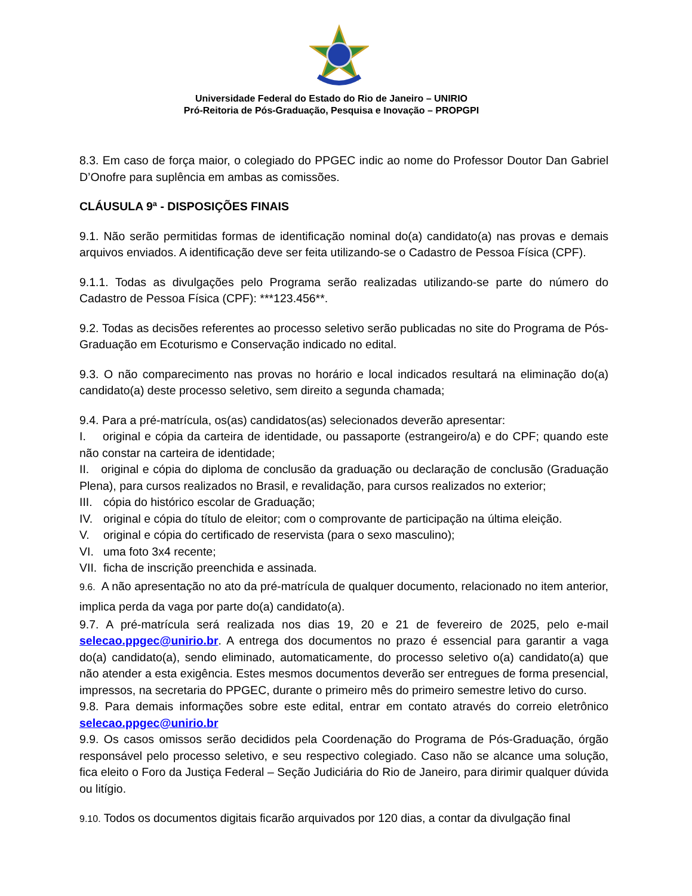Universidade Federal do Estado do Rio de Janeiro – UNIRIO
Pró-Reitoria de Pós-Graduação, Pesquisa e Inovação – PROPGPI
8.3. Em caso de força maior, o colegiado do PPGEC indic ao nome do Professor Doutor Dan Gabriel D’Onofre para suplência em ambas as comissões.
CLÁUSULA 9ª - DISPOSIÇÕES FINAIS
9.1. Não serão permitidas formas de identificação nominal do(a) candidato(a) nas provas e demais arquivos enviados. A identificação deve ser feita utilizando-se o Cadastro de Pessoa Física (CPF).
9.1.1. Todas as divulgações pelo Programa serão realizadas utilizando-se parte do número do Cadastro de Pessoa Física (CPF): ***123.456**.
9.2. Todas as decisões referentes ao processo seletivo serão publicadas no site do Programa de Pós- Graduação em Ecoturismo e Conservação indicado no edital.
9.3. O não comparecimento nas provas no horário e local indicados resultará na eliminação do(a) candidato(a) deste processo seletivo, sem direito a segunda chamada;
9.4. Para a pré-matrícula, os(as) candidatos(as) selecionados deverão apresentar:
I. original e cópia da carteira de identidade, ou passaporte (estrangeiro/a) e do CPF; quando este não constar na carteira de identidade;
II. original e cópia do diploma de conclusão da graduação ou declaração de conclusão (Graduação Plena), para cursos realizados no Brasil, e revalidação, para cursos realizados no exterior;
III. cópia do histórico escolar de Graduação;
IV. original e cópia do título de eleitor; com o comprovante de participação na última eleição.
V. original e cópia do certificado de reservista (para o sexo masculino);
VI. uma foto 3x4 recente;
VII. ficha de inscrição preenchida e assinada.
9.6. A não apresentação no ato da pré-matrícula de qualquer documento, relacionado no item anterior, implica perda da vaga por parte do(a) candidato(a).
9.7. A pré-matrícula será realizada nos dias 19, 20 e 21 de fevereiro de 2025, pelo e-mail selecao.ppgec@unirio.br. A entrega dos documentos no prazo é essencial para garantir a vaga do(a) candidato(a), sendo eliminado, automaticamente, do processo seletivo o(a) candidato(a) que não atender a esta exigência. Estes mesmos documentos deverão ser entregues de forma presencial, impressos, na secretaria do PPGEC, durante o primeiro mês do primeiro semestre letivo do curso.
9.8. Para demais informações sobre este edital, entrar em contato através do correio eletrônico selecao.ppgec@unirio.br
9.9. Os casos omissos serão decididos pela Coordenação do Programa de Pós-Graduação, órgão responsável pelo processo seletivo, e seu respectivo colegiado. Caso não se alcance uma solução, fica eleito o Foro da Justiça Federal – Seção Judiciária do Rio de Janeiro, para dirimir qualquer dúvida ou litígio.
9.10. Todos os documentos digitais ficarão arquivados por 120 dias, a contar da divulgação final